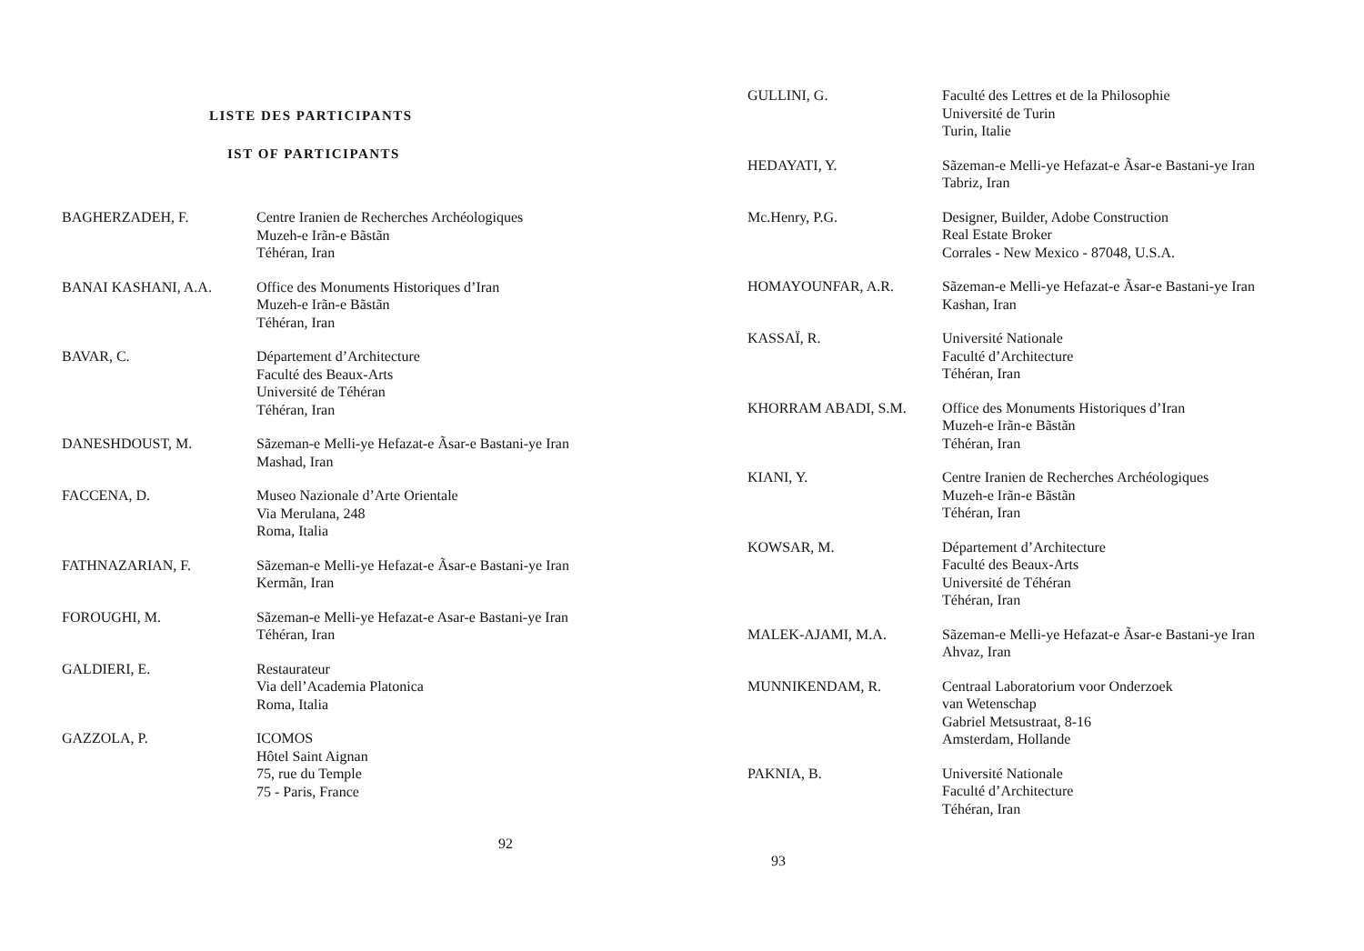LISTE DES PARTICIPANTS
IST OF PARTICIPANTS
| BAGHERZADEH, F. | Centre Iranien de Recherches Archéologiques Muzeh-e Irãn-e Bãstãn Téhéran, Iran |
| BANAI KASHANI, A.A. | Office des Monuments Historiques d’Iran Muzeh-e Irãn-e Bãstãn Téhéran, Iran |
| BAVAR, C. | Département d’Architecture Faculté des Beaux-Arts Université de Téhéran Téhéran, Iran |
| DANESHDOUST, M. | Sãzeman-e Melli-ye Hefazat-e Ãsar-e Bastani-ye Iran Mashad, Iran |
| FACCENA, D. | Museo Nazionale d’Arte Orientale Via Merulana, 248 Roma, Italia |
| FATHNAZARIAN, F. | Sãzeman-e Melli-ye Hefazat-e Ãsar-e Bastani-ye Iran Kermãn, Iran |
| FOROUGHI, M. | Sãzeman-e Melli-ye Hefazat-e Asar-e Bastani-ye Iran Téhéran, Iran |
| GALDIERI, E. | Restaurateur Via dell’Academia Platonica Roma, Italia |
| GAZZOLA, P. | ICOMOS Hôtel Saint Aignan 75, rue du Temple 75 - Paris, France |
92
| GULLINI, G. | Faculté des Lettres et de la Philosophie Université de Turin Turin, Italie |
| HEDAYATI, Y. | Sãzeman-e Melli-ye Hefazat-e Ãsar-e Bastani-ye Iran Tabriz, Iran |
| Mc.Henry, P.G. | Designer, Builder, Adobe Construction Real Estate Broker Corrales - New Mexico - 87048, U.S.A. |
| HOMAYOUNFAR, A.R. | Sãzeman-e Melli-ye Hefazat-e Ãsar-e Bastani-ye Iran Kashan, Iran |
| KASSAÏ, R. | Université Nationale Faculté d’Architecture Téhéran, Iran |
| KHORRAM ABADI, S.M. | Office des Monuments Historiques d’Iran Muzeh-e Irãn-e Bãstãn Téhéran, Iran |
| KIANI, Y. | Centre Iranien de Recherches Archéologiques Muzeh-e Irãn-e Bãstãn Téhéran, Iran |
| KOWSAR, M. | Département d’Architecture Faculté des Beaux-Arts Université de Téhéran Téhéran, Iran |
| MALEK-AJAMI, M.A. | Sãzeman-e Melli-ye Hefazat-e Ãsar-e Bastani-ye Iran Ahvaz, Iran |
| MUNNIKENDAM, R. | Centraal Laboratorium voor Onderzoek van Wetenschap Gabriel Metsustraat, 8-16 Amsterdam, Hollande |
| PAKNIA, B. | Université Nationale Faculté d’Architecture Téhéran, Iran |
93